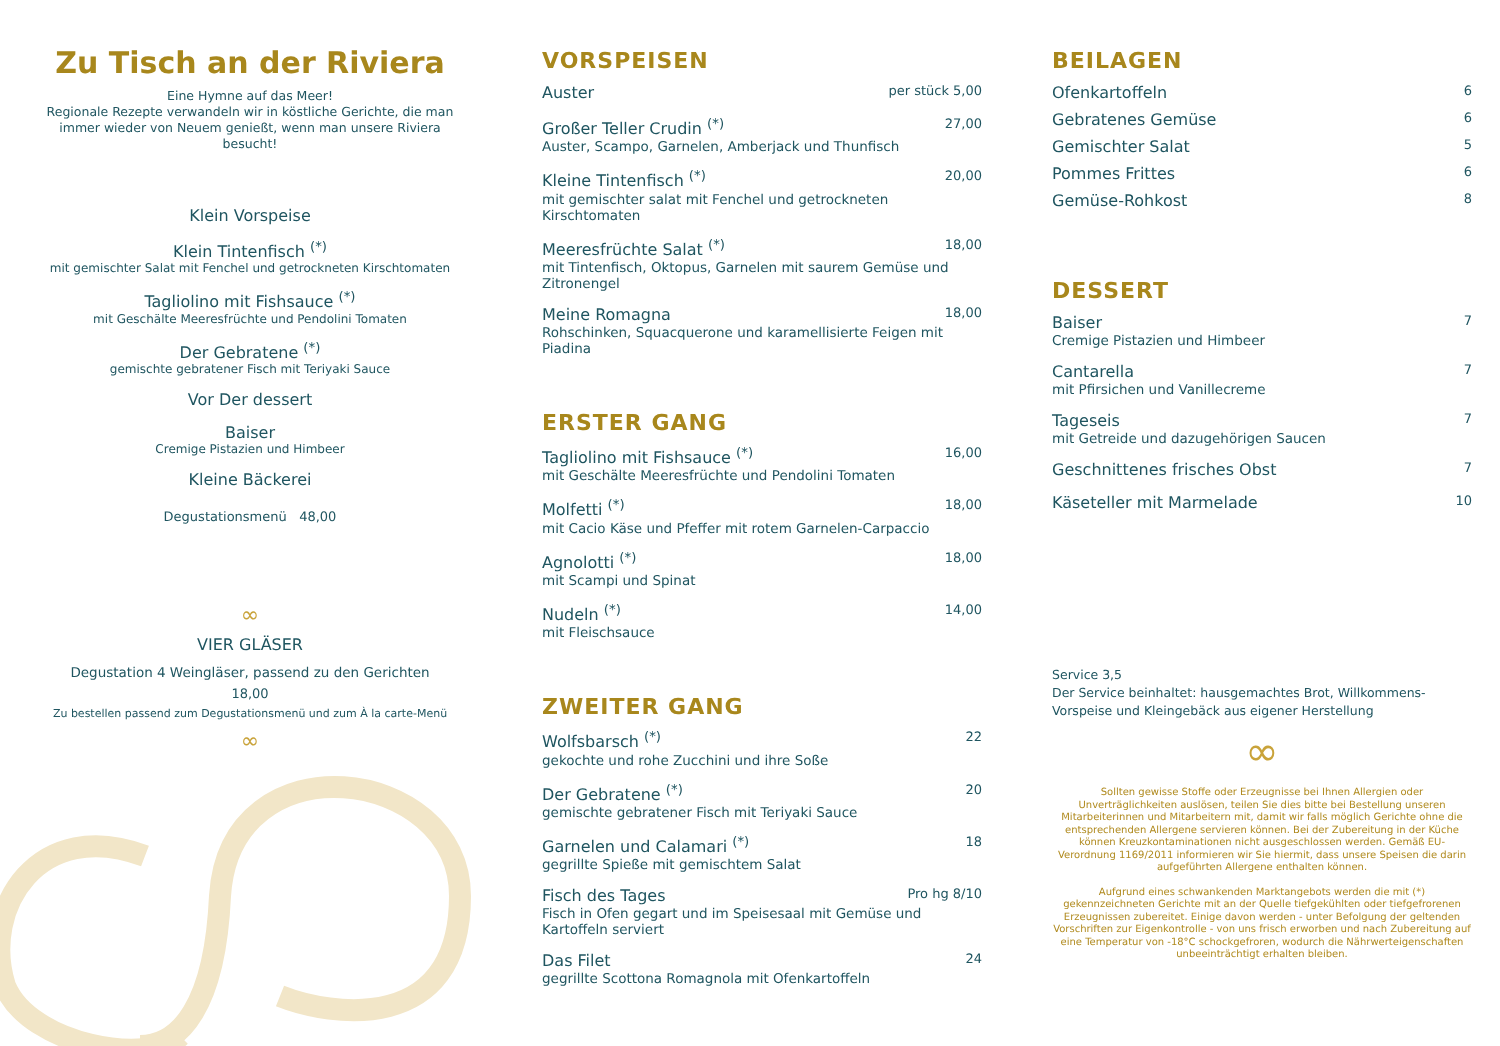Zu Tisch an der Riviera
Eine Hymne auf das Meer!
Regionale Rezepte verwandeln wir in köstliche Gerichte, die man immer wieder von Neuem genießt, wenn man unsere Riviera besucht!
Klein Vorspeise
Klein Tintenfisch <sup>(*)</sup>
mit gemischter Salat mit Fenchel und getrockneten Kirschtomaten
Tagliolino mit Fishsauce <sup>(*)</sup>
mit Geschälte Meeresfrüchte und Pendolini Tomaten
Der Gebratene <sup>(*)</sup>
gemischte gebratener Fisch mit Teriyaki Sauce
Vor Der dessert
Baiser
Cremige Pistazien und Himbeer
Kleine Bäckerei
Degustationsmenü 48,00
∞
VIER GLÄSER
Degustation 4 Weingläser, passend zu den Gerichten
18,00
Zu bestellen passend zum Degustationsmenü und zum À la carte-Menü
∞
VORSPEISEN
Auster per stück 5,00
Großer Teller Crudin <sup>(*)</sup> 27,00
Auster, Scampo, Garnelen, Amberjack und Thunfisch
Kleine Tintenfisch <sup>(*)</sup> 20,00
mit gemischter salat mit Fenchel und getrockneten Kirschtomaten
Meeresfrüchte Salat <sup>(*)</sup> 18,00
mit Tintenfisch, Oktopus, Garnelen mit saurem Gemüse und Zitronengel
Meine Romagna 18,00
Rohschinken, Squacquerone und karamellisierte Feigen mit Piadina
ERSTER GANG
Tagliolino mit Fishsauce <sup>(*)</sup> 16,00
mit Geschälte Meeresfrüchte und Pendolini Tomaten
Molfetti <sup>(*)</sup> 18,00
mit Cacio Käse und Pfeffer mit rotem Garnelen-Carpaccio
Agnolotti <sup>(*)</sup> 18,00
mit Scampi und Spinat
Nudeln <sup>(*)</sup> 14,00
mit Fleischsauce
ZWEITER GANG
Wolfsbarsch <sup>(*)</sup> 22
gekochte und rohe Zucchini und ihre Soße
Der Gebratene <sup>(*)</sup> 20
gemischte gebratener Fisch mit Teriyaki Sauce
Garnelen und Calamari <sup>(*)</sup> 18
gegrillte Spieße mit gemischtem Salat
Fisch des Tages Pro hg 8/10
Fisch in Ofen gegart und im Speisesaal mit Gemüse und Kartoffeln serviert
Das Filet 24
gegrillte Scottona Romagnola mit Ofenkartoffeln
BEILAGEN
Ofenkartoffeln 6
Gebratenes Gemüse 6
Gemischter Salat 5
Pommes Frittes 6
Gemüse-Rohkost 8
DESSERT
Baiser 7
Cremige Pistazien und Himbeer
Cantarella 7
mit Pfirsichen und Vanillecreme
Tageseis 7
mit Getreide und dazugehörigen Saucen
Geschnittenes frisches Obst 7
Käseteller mit Marmelade 10
Service 3,5
Der Service beinhaltet: hausgemachtes Brot, Willkommens-Vorspeise und Kleingebäck aus eigener Herstellung
∞
Sollten gewisse Stoffe oder Erzeugnisse bei Ihnen Allergien oder Unverträglichkeiten auslösen, teilen Sie dies bitte bei Bestellung unseren Mitarbeiterinnen und Mitarbeitern mit, damit wir falls möglich Gerichte ohne die entsprechenden Allergene servieren können. Bei der Zubereitung in der Küche können Kreuzkontaminationen nicht ausgeschlossen werden. Gemäß EU-Verordnung 1169/2011 informieren wir Sie hiermit, dass unsere Speisen die darin aufgeführten Allergene enthalten können.
Aufgrund eines schwankenden Marktangebots werden die mit (*) gekennzeichneten Gerichte mit an der Quelle tiefgekühlten oder tiefgefrorenen Erzeugnissen zubereitet. Einige davon werden - unter Befolgung der geltenden Vorschriften zur Eigenkontrolle - von uns frisch erworben und nach Zubereitung auf eine Temperatur von -18°C schockgefroren, wodurch die Nährwerteigenschaften unbeeinträchtigt erhalten bleiben.